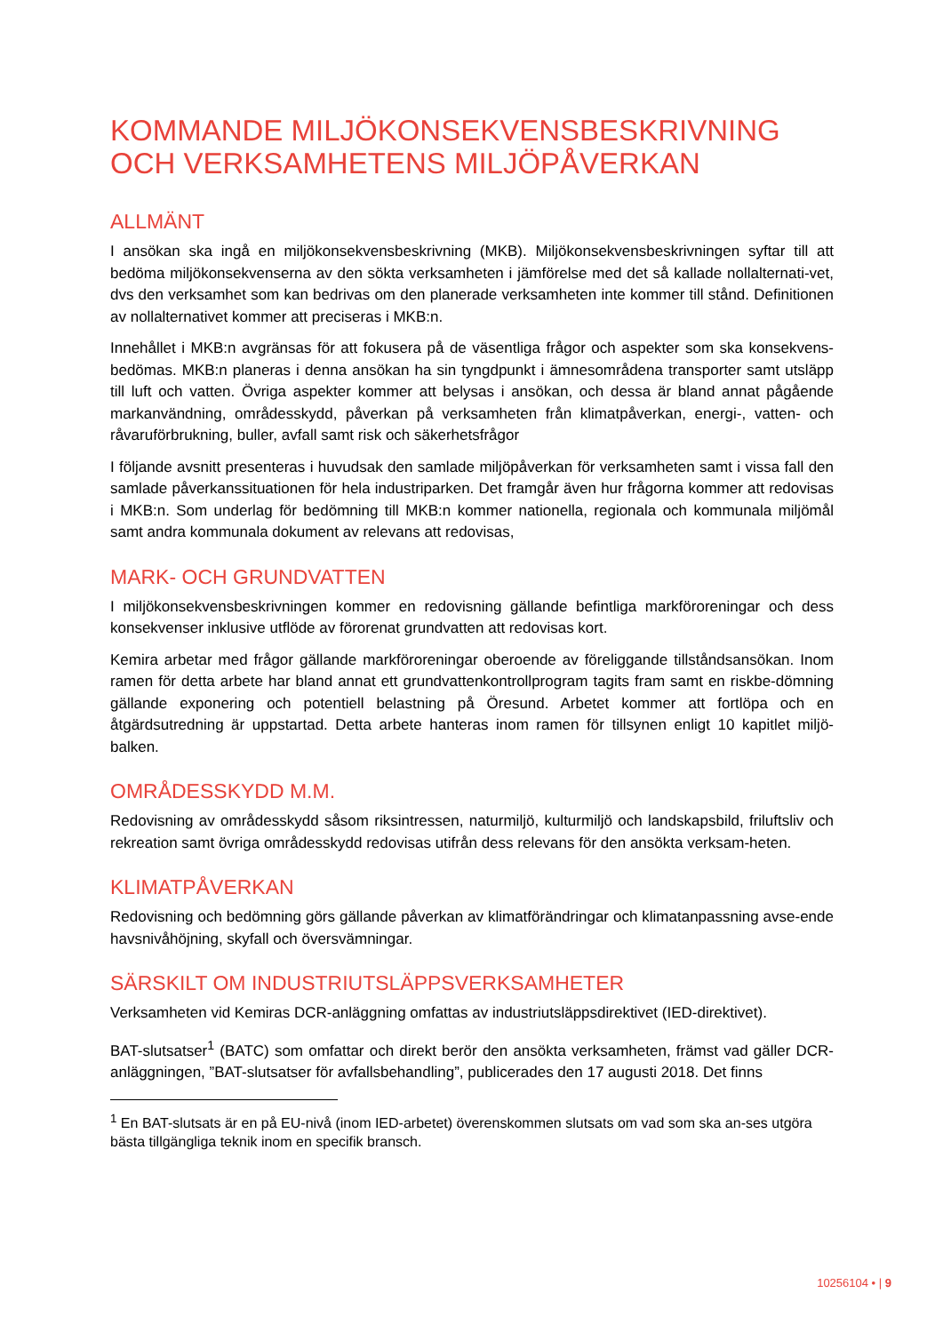KOMMANDE MILJÖKONSEKVENSBESKRIVNING OCH VERKSAMHETENS MILJÖPÅVERKAN
ALLMÄNT
I ansökan ska ingå en miljökonsekvensbeskrivning (MKB). Miljökonsekvensbeskrivningen syftar till att bedöma miljökonsekvenserna av den sökta verksamheten i jämförelse med det så kallade nollalternati-vet, dvs den verksamhet som kan bedrivas om den planerade verksamheten inte kommer till stånd. Definitionen av nollalternativet kommer att preciseras i MKB:n.
Innehållet i MKB:n avgränsas för att fokusera på de väsentliga frågor och aspekter som ska konsekvens-bedömas. MKB:n planeras i denna ansökan ha sin tyngdpunkt i ämnesområdena transporter samt utsläpp till luft och vatten. Övriga aspekter kommer att belysas i ansökan, och dessa är bland annat pågående markanvändning, områdesskydd, påverkan på verksamheten från klimatpåverkan, energi-, vatten- och råvaruförbrukning, buller, avfall samt risk och säkerhetsfrågor
I följande avsnitt presenteras i huvudsak den samlade miljöpåverkan för verksamheten samt i vissa fall den samlade påverkanssituationen för hela industriparken. Det framgår även hur frågorna kommer att redovisas i MKB:n. Som underlag för bedömning till MKB:n kommer nationella, regionala och kommunala miljömål samt andra kommunala dokument av relevans att redovisas,
MARK- OCH GRUNDVATTEN
I miljökonsekvensbeskrivningen kommer en redovisning gällande befintliga markföroreningar och dess konsekvenser inklusive utflöde av förorenat grundvatten att redovisas kort.
Kemira arbetar med frågor gällande markföroreningar oberoende av föreliggande tillståndsansökan. Inom ramen för detta arbete har bland annat ett grundvattenkontrollprogram tagits fram samt en riskbe-dömning gällande exponering och potentiell belastning på Öresund. Arbetet kommer att fortlöpa och en åtgärdsutredning är uppstartad. Detta arbete hanteras inom ramen för tillsynen enligt 10 kapitlet miljö-balken.
OMRÅDESSKYDD M.M.
Redovisning av områdesskydd såsom riksintressen, naturmiljö, kulturmiljö och landskapsbild, friluftsliv och rekreation samt övriga områdesskydd redovisas utifrån dess relevans för den ansökta verksam-heten.
KLIMATPÅVERKAN
Redovisning och bedömning görs gällande påverkan av klimatförändringar och klimatanpassning avse-ende havsnivåhöjning, skyfall och översvämningar.
SÄRSKILT OM INDUSTRIUTSLÄPPSVERKSAMHETER
Verksamheten vid Kemiras DCR-anläggning omfattas av industriutsläppsdirektivet (IED-direktivet).
BAT-slutsatser<sup>1</sup> (BATC) som omfattar och direkt berör den ansökta verksamheten, främst vad gäller DCR-anläggningen, ”BAT-slutsatser för avfallsbehandling”, publicerades den 17 augusti 2018. Det finns
<sup>1</sup> En BAT-slutsats är en på EU-nivå (inom IED-arbetet) överenskommen slutsats om vad som ska an-ses utgöra bästa tillgängliga teknik inom en specifik bransch.
10256104 • | 9